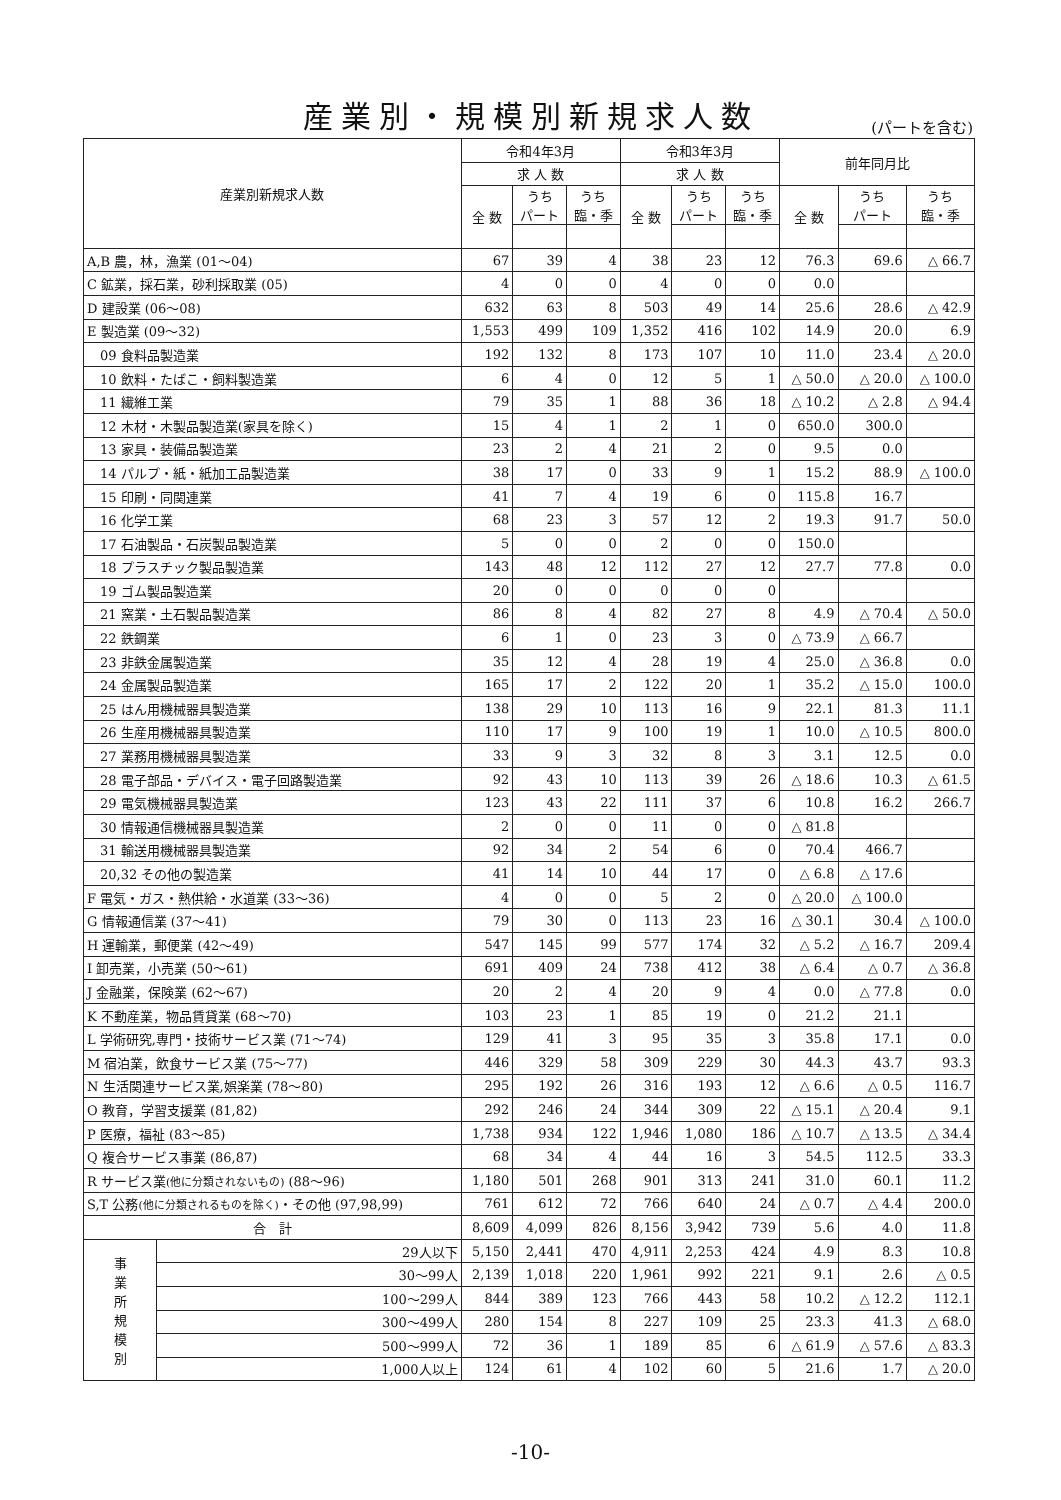産業別・規模別新規求人数 (パートを含む)
| 産業別新規求人数 | | 令和4年3月 | | | 令和3年3月 | | | 前年同月比 | | |
| --- | --- | --- | --- | --- | --- | --- | --- | --- | --- | --- |
| | | 求 人 数 | | | 求 人 数 | | | | | |
| | | 全 数 | うち パート | うち 臨・季 | 全 数 | うち パート | うち 臨・季 | 全 数 | うち パート | うち 臨・季 |
| A,B 農，林，漁業 (01～04) | | 67 | 39 | 4 | 38 | 23 | 12 | 76.3 | 69.6 | △ 66.7 |
| C 鉱業，採石業，砂利採取業 (05) | | 4 | 0 | 0 | 4 | 0 | 0 | 0.0 | | |
| D 建設業 (06～08) | | 632 | 63 | 8 | 503 | 49 | 14 | 25.6 | 28.6 | △ 42.9 |
| E 製造業 (09～32) | | 1,553 | 499 | 109 | 1,352 | 416 | 102 | 14.9 | 20.0 | 6.9 |
| 09 食料品製造業 | | 192 | 132 | 8 | 173 | 107 | 10 | 11.0 | 23.4 | △ 20.0 |
| 10 飲料・たばこ・飼料製造業 | | 6 | 4 | 0 | 12 | 5 | 1 | △ 50.0 | △ 20.0 | △ 100.0 |
| 11 繊維工業 | | 79 | 35 | 1 | 88 | 36 | 18 | △ 10.2 | △ 2.8 | △ 94.4 |
| 12 木材・木製品製造業(家具を除く) | | 15 | 4 | 1 | 2 | 1 | 0 | 650.0 | 300.0 | |
| 13 家具・装備品製造業 | | 23 | 2 | 4 | 21 | 2 | 0 | 9.5 | 0.0 | |
| 14 パルプ・紙・紙加工品製造業 | | 38 | 17 | 0 | 33 | 9 | 1 | 15.2 | 88.9 | △ 100.0 |
| 15 印刷・同関連業 | | 41 | 7 | 4 | 19 | 6 | 0 | 115.8 | 16.7 | |
| 16 化学工業 | | 68 | 23 | 3 | 57 | 12 | 2 | 19.3 | 91.7 | 50.0 |
| 17 石油製品・石炭製品製造業 | | 5 | 0 | 0 | 2 | 0 | 0 | 150.0 | | |
| 18 プラスチック製品製造業 | | 143 | 48 | 12 | 112 | 27 | 12 | 27.7 | 77.8 | 0.0 |
| 19 ゴム製品製造業 | | 20 | 0 | 0 | 0 | 0 | 0 | | | |
| 21 窯業・土石製品製造業 | | 86 | 8 | 4 | 82 | 27 | 8 | 4.9 | △ 70.4 | △ 50.0 |
| 22 鉄鋼業 | | 6 | 1 | 0 | 23 | 3 | 0 | △ 73.9 | △ 66.7 | |
| 23 非鉄金属製造業 | | 35 | 12 | 4 | 28 | 19 | 4 | 25.0 | △ 36.8 | 0.0 |
| 24 金属製品製造業 | | 165 | 17 | 2 | 122 | 20 | 1 | 35.2 | △ 15.0 | 100.0 |
| 25 はん用機械器具製造業 | | 138 | 29 | 10 | 113 | 16 | 9 | 22.1 | 81.3 | 11.1 |
| 26 生産用機械器具製造業 | | 110 | 17 | 9 | 100 | 19 | 1 | 10.0 | △ 10.5 | 800.0 |
| 27 業務用機械器具製造業 | | 33 | 9 | 3 | 32 | 8 | 3 | 3.1 | 12.5 | 0.0 |
| 28 電子部品・デバイス・電子回路製造業 | | 92 | 43 | 10 | 113 | 39 | 26 | △ 18.6 | 10.3 | △ 61.5 |
| 29 電気機械器具製造業 | | 123 | 43 | 22 | 111 | 37 | 6 | 10.8 | 16.2 | 266.7 |
| 30 情報通信機械器具製造業 | | 2 | 0 | 0 | 11 | 0 | 0 | △ 81.8 | | |
| 31 輸送用機械器具製造業 | | 92 | 34 | 2 | 54 | 6 | 0 | 70.4 | 466.7 | |
| 20,32 その他の製造業 | | 41 | 14 | 10 | 44 | 17 | 0 | △ 6.8 | △ 17.6 | |
| F 電気・ガス・熱供給・水道業 (33～36) | | 4 | 0 | 0 | 5 | 2 | 0 | △ 20.0 | △ 100.0 | |
| G 情報通信業 (37～41) | | 79 | 30 | 0 | 113 | 23 | 16 | △ 30.1 | 30.4 | △ 100.0 |
| H 運輸業，郵便業 (42～49) | | 547 | 145 | 99 | 577 | 174 | 32 | △ 5.2 | △ 16.7 | 209.4 |
| I 卸売業，小売業 (50～61) | | 691 | 409 | 24 | 738 | 412 | 38 | △ 6.4 | △ 0.7 | △ 36.8 |
| J 金融業，保険業 (62～67) | | 20 | 2 | 4 | 20 | 9 | 4 | 0.0 | △ 77.8 | 0.0 |
| K 不動産業，物品賃貸業 (68～70) | | 103 | 23 | 1 | 85 | 19 | 0 | 21.2 | 21.1 | |
| L 学術研究,専門・技術サービス業 (71～74) | | 129 | 41 | 3 | 95 | 35 | 3 | 35.8 | 17.1 | 0.0 |
| M 宿泊業，飲食サービス業 (75～77) | | 446 | 329 | 58 | 309 | 229 | 30 | 44.3 | 43.7 | 93.3 |
| N 生活関連サービス業,娯楽業 (78～80) | | 295 | 192 | 26 | 316 | 193 | 12 | △ 6.6 | △ 0.5 | 116.7 |
| O 教育，学習支援業 (81,82) | | 292 | 246 | 24 | 344 | 309 | 22 | △ 15.1 | △ 20.4 | 9.1 |
| P 医療，福祉 (83～85) | | 1,738 | 934 | 122 | 1,946 | 1,080 | 186 | △ 10.7 | △ 13.5 | △ 34.4 |
| Q 複合サービス事業 (86,87) | | 68 | 34 | 4 | 44 | 16 | 3 | 54.5 | 112.5 | 33.3 |
| R サービス業 (他に分類されないもの) (88～96) | | 1,180 | 501 | 268 | 901 | 313 | 241 | 31.0 | 60.1 | 11.2 |
| S,T 公務 (他に分類されるものを除く) ・その他 (97,98,99) | | 761 | 612 | 72 | 766 | 640 | 24 | △ 0.7 | △ 4.4 | 200.0 |
| 合 計 | | 8,609 | 4,099 | 826 | 8,156 | 3,942 | 739 | 5.6 | 4.0 | 11.8 |
| 事 業 所 規 模 別 | 29人以下 | 5,150 | 2,441 | 470 | 4,911 | 2,253 | 424 | 4.9 | 8.3 | 10.8 |
| | 30～99人 | 2,139 | 1,018 | 220 | 1,961 | 992 | 221 | 9.1 | 2.6 | △ 0.5 |
| | 100～299人 | 844 | 389 | 123 | 766 | 443 | 58 | 10.2 | △ 12.2 | 112.1 |
| | 300～499人 | 280 | 154 | 8 | 227 | 109 | 25 | 23.3 | 41.3 | △ 68.0 |
| | 500～999人 | 72 | 36 | 1 | 189 | 85 | 6 | △ 61.9 | △ 57.6 | △ 83.3 |
| | 1,000人以上 | 124 | 61 | 4 | 102 | 60 | 5 | 21.6 | 1.7 | △ 20.0 |
-10-